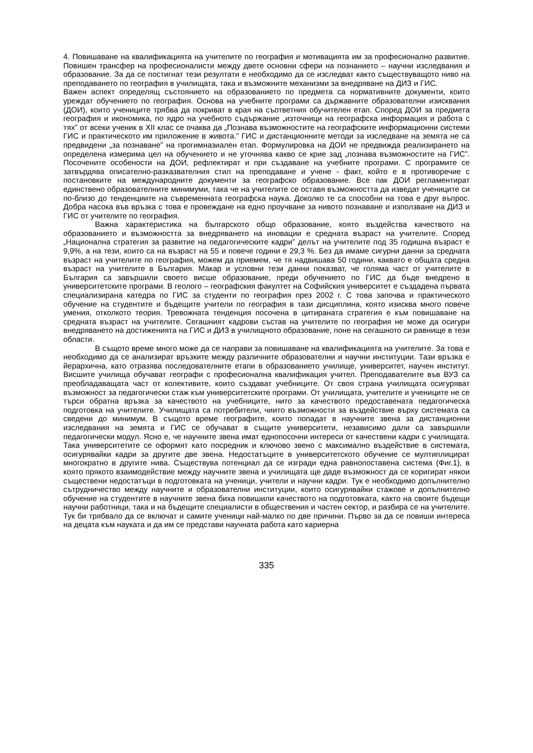4. Повишаване на квалификацията на учителите по география и мотивацията им за професионално развитие. Повишен трансфер на професионалисти между двете основни сфери на познанието – научни изследвания и образование. За да се постигнат тези резултати е необходимо да се изследват както съществуващото ниво на преподаването по география в училищата, така и възможните механизми за внедряване на ДИЗ и ГИС.
Важен аспект определящ състоянието на образованието по предмета са нормативните документи, които уреждат обучението по география. Основа на учебните програми са държавните образователни изисквания (ДОИ), които учениците трябва да покриват в края на съответния обучителен етап. Според ДОИ за предмета география и икономика, по ядро на учебното съдържание „източници на географска информация и работа с тях” от всеки ученик в XII клас се очаква да „Познава възможностите на географските информационни системи ГИС и практическото им приложение в живота.” ГИС и дистанционните методи за изследване на земята не са предвидени „за познаване” на прогимназиален етап. Формулировка на ДОИ не предвижда реализирането на определена измерима цел на обучението и не уточнява какво се крие зад „познава възможностите на ГИС”. Посочените особености на ДОИ, рефлектират и при създаване на учебните програми. С програмите се затвърдява описателно-разказвателния стил на преподаване и учене - факт, който е в противоречие с постановките на международните документи за географско образование. Все пак ДОИ регламентират единствено образователните минимуми, така че на учителите се оставя възможността да изведат учениците си по-близо до тенденциите на съвременната географска наука. Доколко те са способни на това е друг въпрос. Добра насока във връзка с това е провеждане на едно проучване за нивото познаване и използване на ДИЗ и ГИС от учителите по география.
Важна характеристика на българското общо образование, която въздейства качеството на образованието и възможността за внедряването на иновации е средната възраст на учителите. Според „Национална стратегия за развитие на педагогическите кадри” делът на учителите под 35 годишна възраст е 9,9%, а на тези, които са на възраст на 55 и повече години е 29,3 %. Без да имаме сигурни данни за средната възраст на учителите по география, можем да приемем, че тя надвишава 50 години, каквато е общата средна възраст на учителите в България. Макар и условни тези данни показват, че голяма част от учителите в България са завършили своето висше образование, преди обучението по ГИС да бъде внедрено в университетските програми. В геолого – географския факултет на Софийския университет е създадена първата специализирана катедра по ГИС за студенти по география през 2002 г. С това започва и практическото обучение на студентите и бъдещите учители по география в тази дисциплина, която изисква много повече умения, отколкото теория. Тревожната тенденция посочена в цитираната стратегия е към повишаване на средната възраст на учителите. Сегашният кадрови състав на учителите по география не може да осигури внедряването на достиженията на ГИС и ДИЗ в училищното образование, поне на сегашното си равнище в тези области.
В същото време много може да се направи за повишаване на квалификацията на учителите. За това е необходимо да се анализират връзките между различните образователни и научни институции. Тази връзка е йерархична, като отразява последователните етапи в образованието училище, университет, научен институт. Висшите училища обучават географи с професионална квалификация учител. Преподавателите във ВУЗ са преобладаващата част от колективите, които създават учебниците. От своя страна училищата осигуряват възможност за педагогически стаж към университетските програми. От училищата, учителите и учениците не се търси обратна връзка за качеството на учебниците, нито за качеството предоставената педагогическа подготовка на учителите. Училищата са потребители, чиито възможности за въздействие върху системата са сведени до минимум. В същото време географите, които попадат в научните звена за дистанционни изследвания на земята и ГИС се обучават в същите университети, независимо дали са завършили педагогически модул. Ясно е, че научните звена имат еднопосочни интереси от качествени кадри с училищата. Така университетите се оформят като посредник и ключово звено с максимално въздействие в системата, осигурявайки кадри за другите две звена. Недостатъците в университетското обучение се мултиплицират многократно в другите нива. Съществува потенциал да се изгради една равнопоставена система (Фиг.1), в която прякото взаимодействие между научните звена и училищата ще даде възможност да се коригират някои съществени недостатъци в подготовката на ученици, учители и научни кадри. Тук е необходимо допълнително сътрудничество между научните и образователни институции, които осигурявайки стажове и допълнително обучение на студентите в научните звена биха повишили качеството на подготовката, както на своите бъдещи научни работници, така и на бъдещите специалисти в обществения и частен сектор, и разбира се на учителите. Тук би трябвало да се включат и самите ученици най-малко по две причини. Първо за да се повиши интереса на децата към науката и да им се представи научната работа като кариерна
335